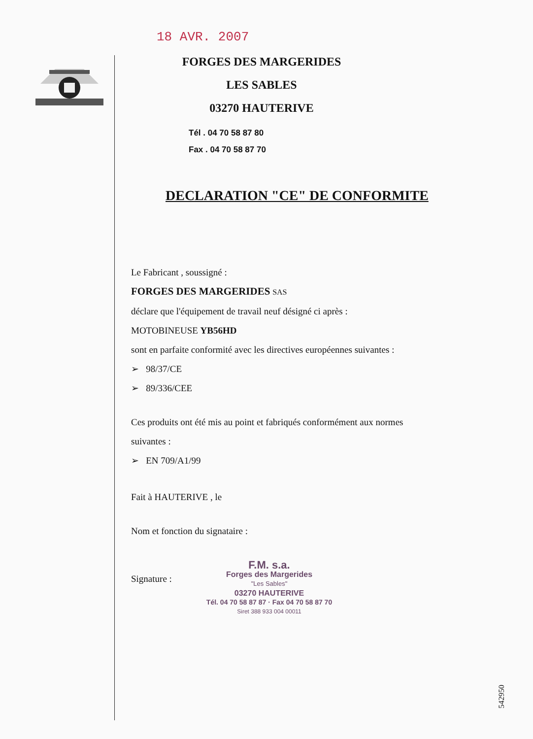18 AVR. 2007
FORGES DES MARGERIDES
LES SABLES
03270 HAUTERIVE
Tél . 04 70 58 87 80
Fax . 04 70 58 87 70
DECLARATION "CE" DE CONFORMITE
Le Fabricant , soussigné :
FORGES DES MARGERIDES SAS
déclare que l'équipement de travail neuf désigné ci après :
MOTOBINEUSE YB56HD
sont en parfaite conformité avec les directives européennes suivantes :
➢ 98/37/CE
➢ 89/336/CEE
Ces produits ont été mis au point et fabriqués conformément aux normes
suivantes :
➢ EN 709/A1/99
Fait à HAUTERIVE , le
Nom et fonction du signataire :
Signature :
F.M. s.a.
Forges des Margerides
"Les Sables"
03270 HAUTERIVE
Tél. 04 70 58 87 87 · Fax 04 70 58 87 70
Siret 388 933 004 00011
542950